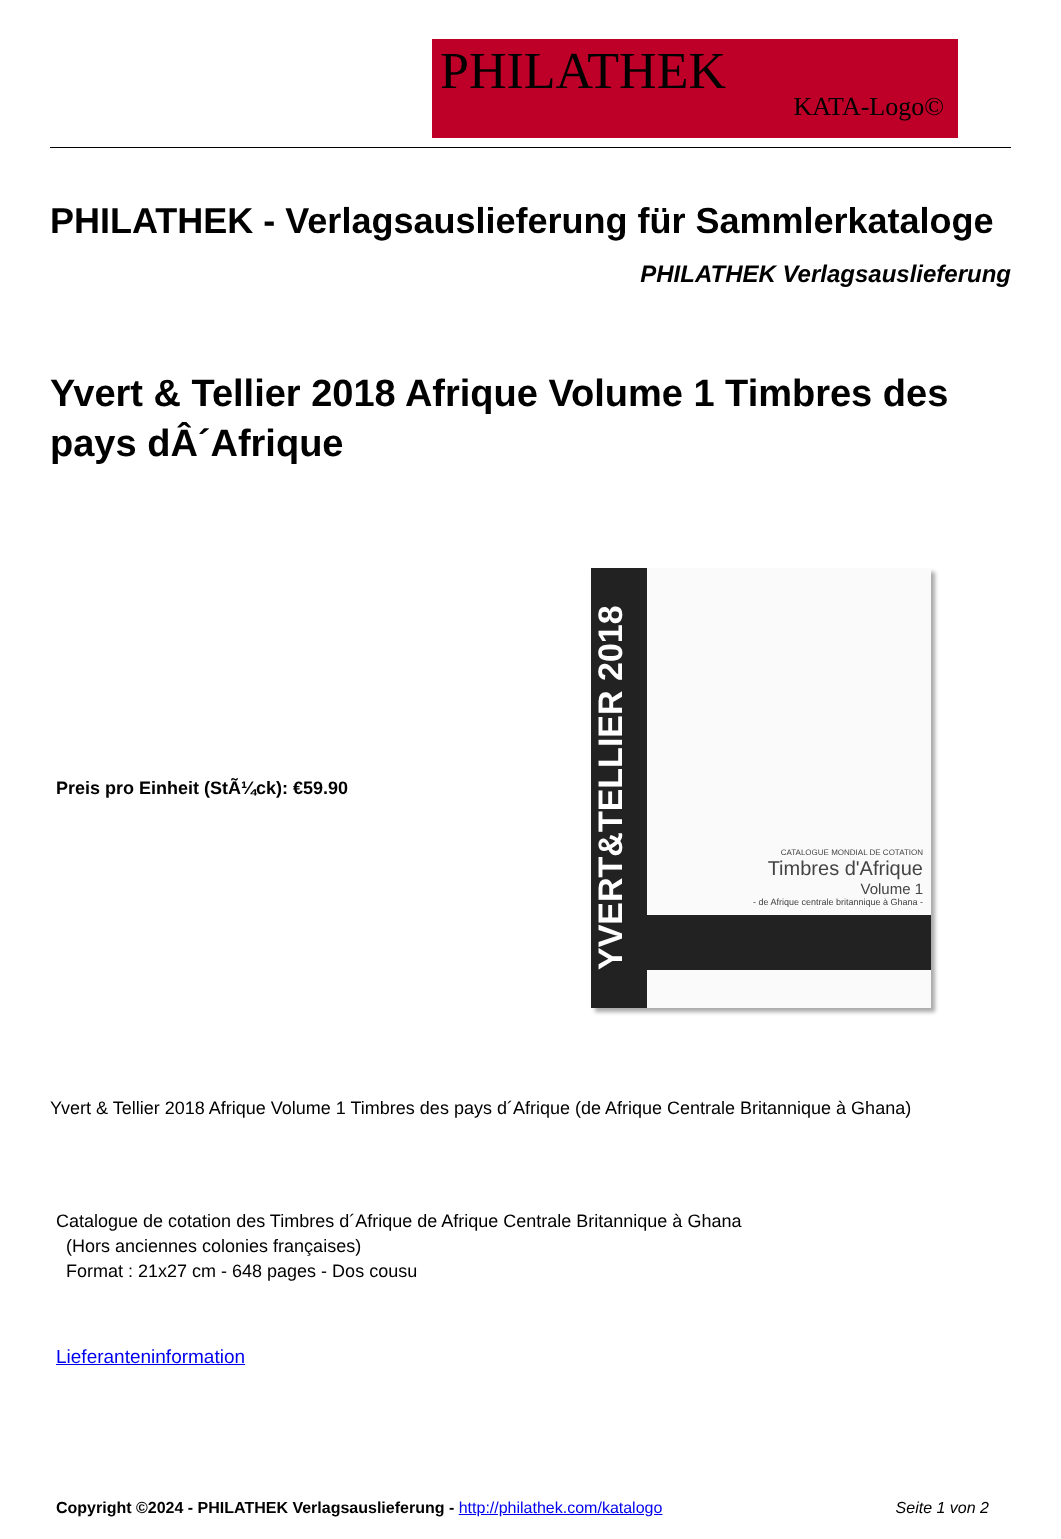PHILATHEK
KATA-Logo©
PHILATHEK - Verlagsauslieferung für Sammlerkataloge
PHILATHEK Verlagsauslieferung
Yvert & Tellier 2018 Afrique Volume 1 Timbres des pays dÂ´Afrique
Preis pro Einheit (StÃ¼ck): €59.90
YVERT&TELLIER 2018
CATALOGUE MONDIAL DE COTATION
Timbres d'Afrique
Volume 1
- de Afrique centrale britannique à Ghana -
Yvert & Tellier 2018 Afrique Volume 1 Timbres des pays d´Afrique (de Afrique Centrale Britannique à Ghana)
Catalogue de cotation des Timbres d´Afrique de Afrique Centrale Britannique à Ghana
(Hors anciennes colonies françaises)
Format : 21x27 cm - 648 pages - Dos cousu
Lieferanteninformation
Copyright ©2024 - PHILATHEK Verlagsauslieferung - http://philathek.com/katalogo
Seite 1 von 2